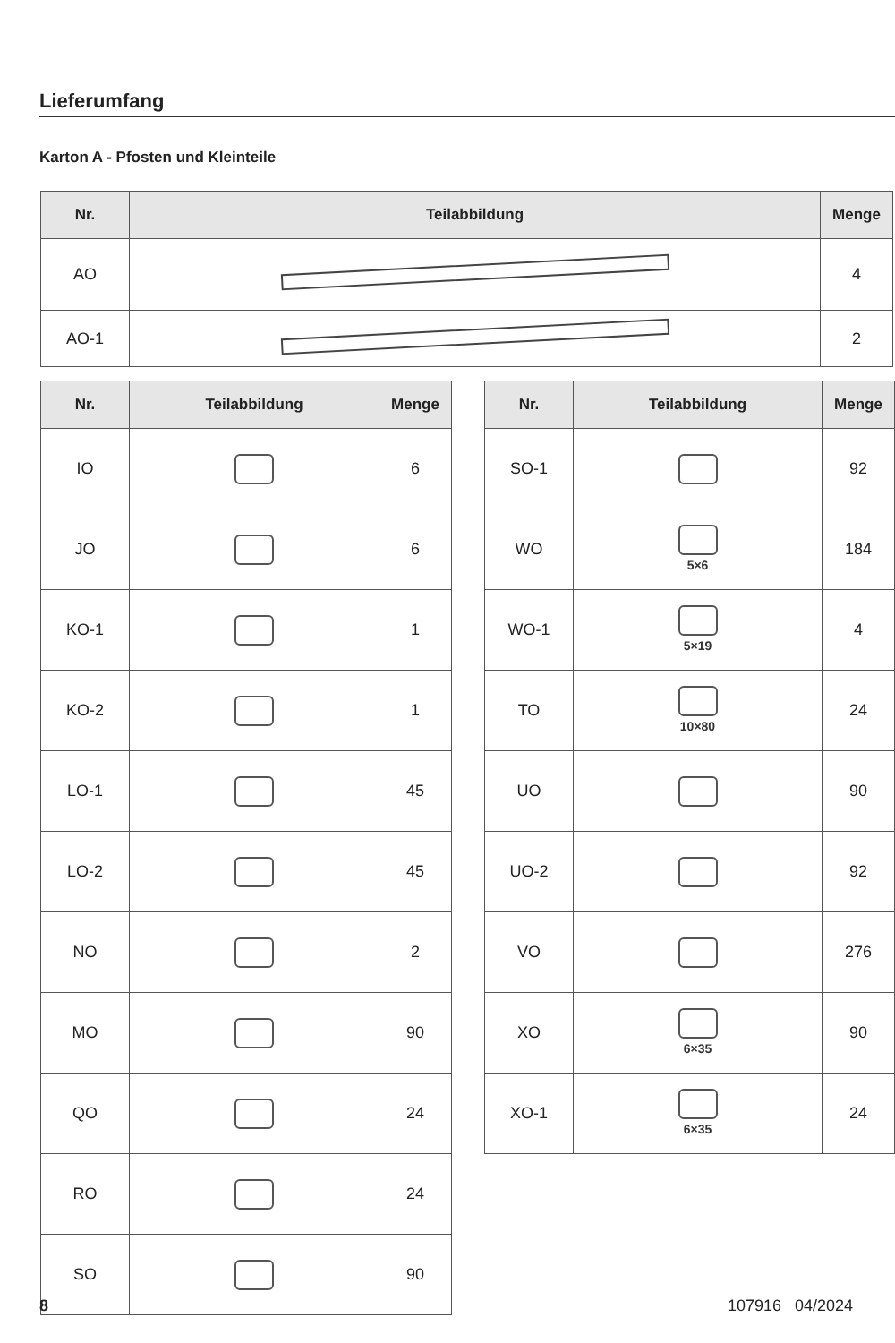Lieferumfang
Karton A - Pfosten und Kleinteile
| Nr. | Teilabbildung | Menge |
| --- | --- | --- |
| AO | | 4 |
| AO-1 | | 2 |
| Nr. | Teilabbildung | Menge |
| --- | --- | --- |
| IO | | 6 |
| JO | | 6 |
| KO-1 | | 1 |
| KO-2 | | 1 |
| LO-1 | | 45 |
| LO-2 | | 45 |
| NO | | 2 |
| MO | | 90 |
| QO | | 24 |
| RO | | 24 |
| SO | | 90 |
| Nr. | Teilabbildung | Menge |
| --- | --- | --- |
| SO-1 | | 92 |
| WO | 5×6 | 184 |
| WO-1 | 5×19 | 4 |
| TO | 10×80 | 24 |
| UO | | 90 |
| UO-2 | | 92 |
| VO | | 276 |
| XO | 6×35 | 90 |
| XO-1 | 6×35 | 24 |
8 107916 04/2024